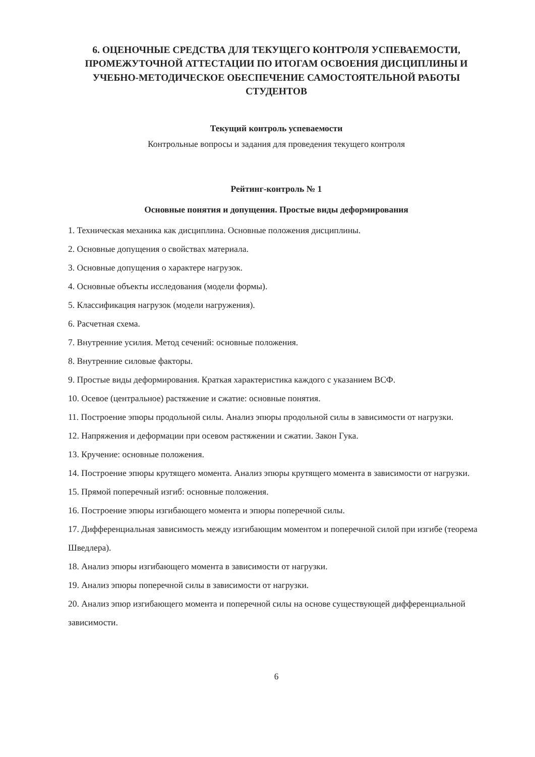6. ОЦЕНОЧНЫЕ СРЕДСТВА ДЛЯ ТЕКУЩЕГО КОНТРОЛЯ УСПЕВАЕМОСТИ, ПРОМЕЖУТОЧНОЙ АТТЕСТАЦИИ ПО ИТОГАМ ОСВОЕНИЯ ДИСЦИПЛИНЫ И УЧЕБНО-МЕТОДИЧЕСКОЕ ОБЕСПЕЧЕНИЕ САМОСТОЯТЕЛЬНОЙ РАБОТЫ СТУДЕНТОВ
Текущий контроль успеваемости
Контрольные вопросы и задания для проведения текущего контроля
Рейтинг-контроль № 1
Основные понятия и допущения. Простые виды деформирования
1. Техническая механика как дисциплина. Основные положения дисциплины.
2. Основные допущения о свойствах материала.
3. Основные допущения о характере нагрузок.
4. Основные объекты исследования (модели формы).
5. Классификация нагрузок (модели нагружения).
6. Расчетная схема.
7. Внутренние усилия. Метод сечений: основные положения.
8. Внутренние силовые факторы.
9. Простые виды деформирования. Краткая характеристика каждого с указанием ВСФ.
10. Осевое (центральное) растяжение и сжатие: основные понятия.
11. Построение эпюры продольной силы. Анализ эпюры продольной силы в зависимости от нагрузки.
12. Напряжения и деформации при осевом растяжении и сжатии. Закон Гука.
13. Кручение: основные положения.
14. Построение эпюры крутящего момента. Анализ эпюры крутящего момента в зависимости от нагрузки.
15. Прямой поперечный изгиб: основные положения.
16. Построение эпюры изгибающего момента и эпюры поперечной силы.
17. Дифференциальная зависимость между изгибающим моментом и поперечной силой при изгибе (теорема Шведлера).
18. Анализ эпюры изгибающего момента в зависимости от нагрузки.
19. Анализ эпюры поперечной силы в зависимости от нагрузки.
20. Анализ эпюр изгибающего момента и поперечной силы на основе существующей дифференциальной зависимости.
6